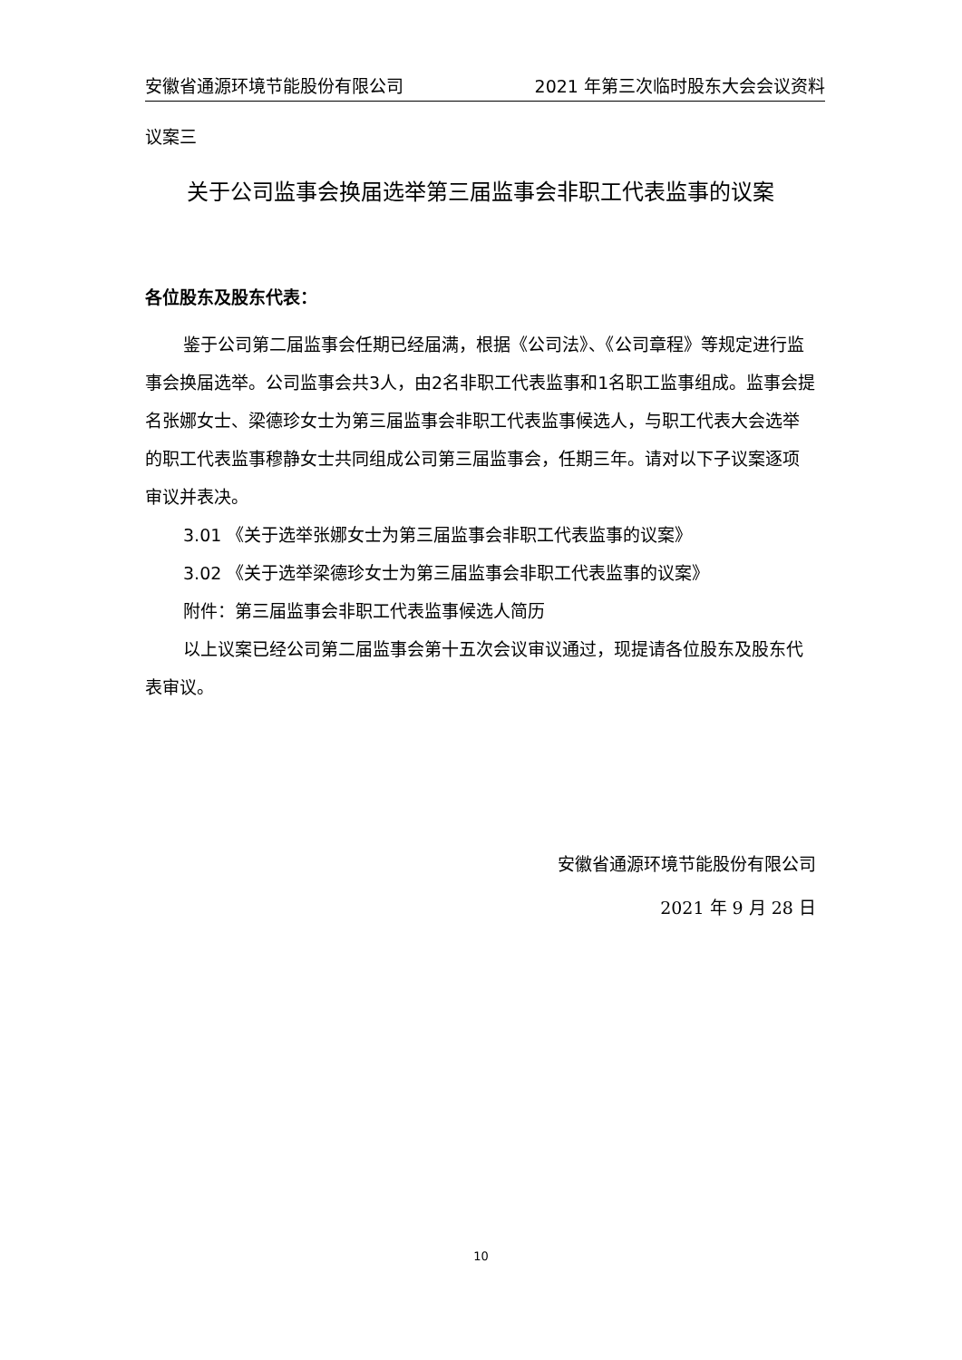安徽省通源环境节能股份有限公司 2021 年第三次临时股东大会会议资料
议案三
关于公司监事会换届选举第三届监事会非职工代表监事的议案
各位股东及股东代表：
鉴于公司第二届监事会任期已经届满，根据《公司法》、《公司章程》等规定进行监事会换届选举。公司监事会共3人，由2名非职工代表监事和1名职工监事组成。监事会提名张娜女士、梁德珍女士为第三届监事会非职工代表监事候选人，与职工代表大会选举的职工代表监事穆静女士共同组成公司第三届监事会，任期三年。请对以下子议案逐项审议并表决。
3.01 《关于选举张娜女士为第三届监事会非职工代表监事的议案》
3.02 《关于选举梁德珍女士为第三届监事会非职工代表监事的议案》
附件：第三届监事会非职工代表监事候选人简历
以上议案已经公司第二届监事会第十五次会议审议通过，现提请各位股东及股东代表审议。
安徽省通源环境节能股份有限公司
2021 年 9 月 28 日
10